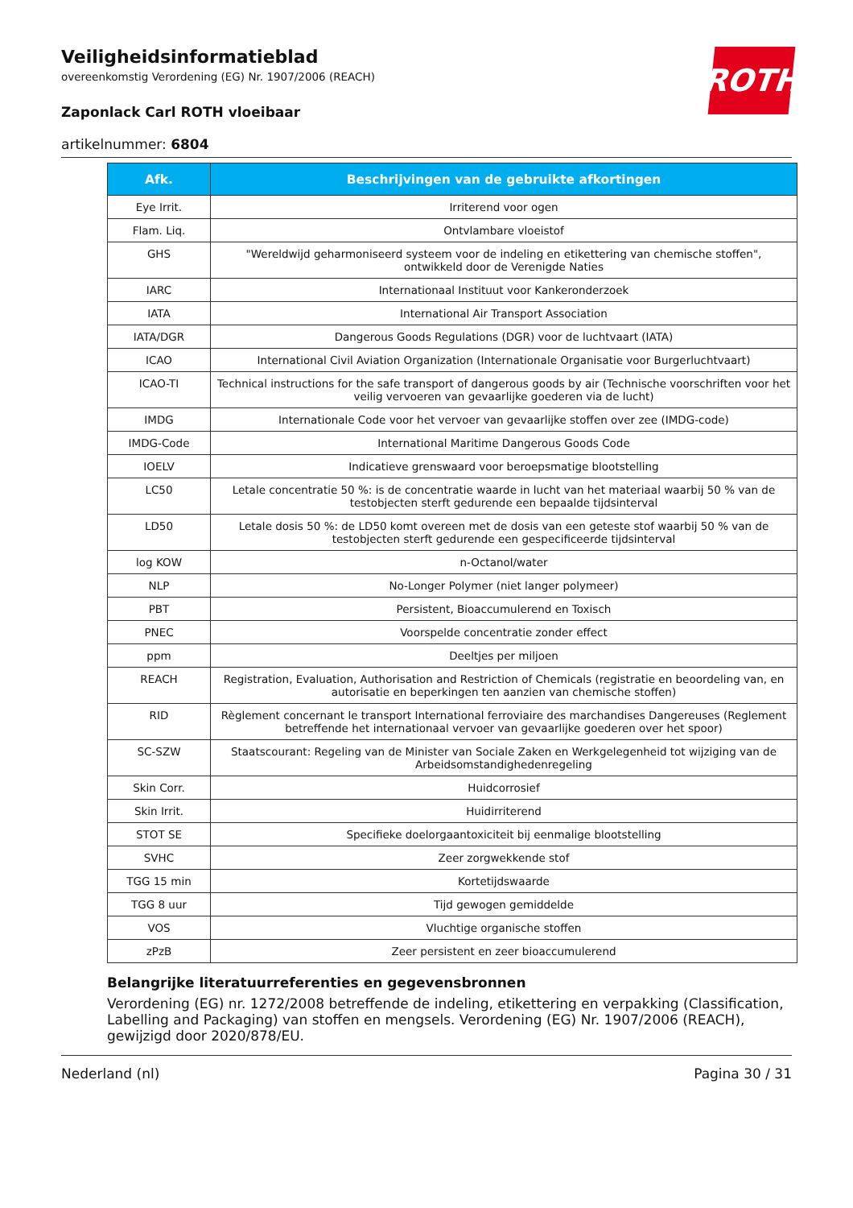ROTH
Veiligheidsinformatieblad
overeenkomstig Verordening (EG) Nr. 1907/2006 (REACH)
Zaponlack Carl ROTH vloeibaar
artikelnummer: 6804
| Afk. | Beschrijvingen van de gebruikte afkortingen |
| --- | --- |
| Eye Irrit. | Irriterend voor ogen |
| Flam. Liq. | Ontvlambare vloeistof |
| GHS | "Wereldwijd geharmoniseerd systeem voor de indeling en etikettering van chemische stoffen", ontwikkeld door de Verenigde Naties |
| IARC | Internationaal Instituut voor Kankeronderzoek |
| IATA | International Air Transport Association |
| IATA/DGR | Dangerous Goods Regulations (DGR) voor de luchtvaart (IATA) |
| ICAO | International Civil Aviation Organization (Internationale Organisatie voor Burgerluchtvaart) |
| ICAO-TI | Technical instructions for the safe transport of dangerous goods by air (Technische voorschriften voor het veilig vervoeren van gevaarlijke goederen via de lucht) |
| IMDG | Internationale Code voor het vervoer van gevaarlijke stoffen over zee (IMDG-code) |
| IMDG-Code | International Maritime Dangerous Goods Code |
| IOELV | Indicatieve grenswaard voor beroepsmatige blootstelling |
| LC50 | Letale concentratie 50 %: is de concentratie waarde in lucht van het materiaal waarbij 50 % van de testobjecten sterft gedurende een bepaalde tijdsinterval |
| LD50 | Letale dosis 50 %: de LD50 komt overeen met de dosis van een geteste stof waarbij 50 % van de testobjecten sterft gedurende een gespecificeerde tijdsinterval |
| log KOW | n-Octanol/water |
| NLP | No-Longer Polymer (niet langer polymeer) |
| PBT | Persistent, Bioaccumulerend en Toxisch |
| PNEC | Voorspelde concentratie zonder effect |
| ppm | Deeltjes per miljoen |
| REACH | Registration, Evaluation, Authorisation and Restriction of Chemicals (registratie en beoordeling van, en autorisatie en beperkingen ten aanzien van chemische stoffen) |
| RID | Règlement concernant le transport International ferroviaire des marchandises Dangereuses (Reglement betreffende het internationaal vervoer van gevaarlijke goederen over het spoor) |
| SC-SZW | Staatscourant: Regeling van de Minister van Sociale Zaken en Werkgelegenheid tot wijziging van de Arbeidsomstandighedenregeling |
| Skin Corr. | Huidcorrosief |
| Skin Irrit. | Huidirriterend |
| STOT SE | Specifieke doelorgaantoxiciteit bij eenmalige blootstelling |
| SVHC | Zeer zorgwekkende stof |
| TGG 15 min | Kortetijdswaarde |
| TGG 8 uur | Tijd gewogen gemiddelde |
| VOS | Vluchtige organische stoffen |
| zPzB | Zeer persistent en zeer bioaccumulerend |
Belangrijke literatuurreferenties en gegevensbronnen
Verordening (EG) nr. 1272/2008 betreffende de indeling, etikettering en verpakking (Classification, Labelling and Packaging) van stoffen en mengsels. Verordening (EG) Nr. 1907/2006 (REACH), gewijzigd door 2020/878/EU.
Nederland (nl) Pagina 30 / 31